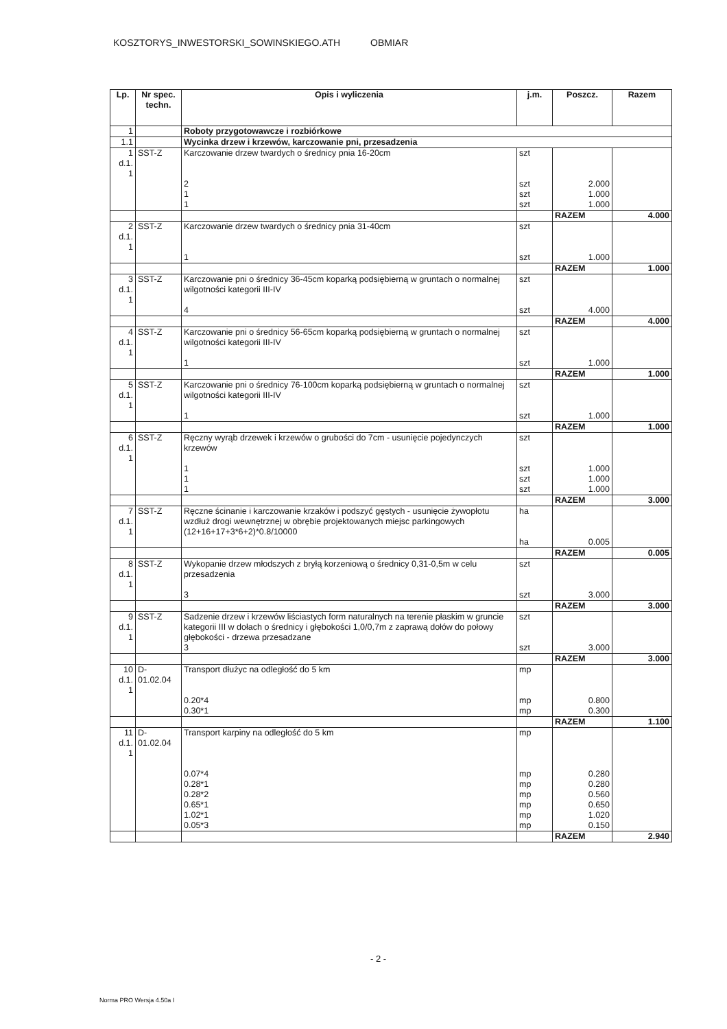KOSZTORYS_INWESTORSKI_SOWINSKIEGO.ATH OBMIAR
| Lp. | Nr spec. techn. | Opis i wyliczenia | j.m. | Poszcz. | Razem |
| --- | --- | --- | --- | --- | --- |
| 1 | | Roboty przygotowawcze i rozbiórkowe | | | |
| 1.1 | | Wycinka drzew i krzewów, karczowanie pni, przesadzenia | | | |
| 1 d.1. 1 | SST-Z | Karczowanie drzew twardych o średnicy pnia 16-20cm 2 1 1 | szt szt szt szt | 2.000 1.000 1.000 | |
| | | | | RAZEM | 4.000 |
| 2 d.1. 1 | SST-Z | Karczowanie drzew twardych o średnicy pnia 31-40cm 1 | szt szt | 1.000 | |
| | | | | RAZEM | 1.000 |
| 3 d.1. 1 | SST-Z | Karczowanie pni o średnicy 36-45cm koparką podsiębierną w gruntach o normalnej wilgotności kategorii III-IV 4 | szt szt | 4.000 | |
| | | | | RAZEM | 4.000 |
| 4 d.1. 1 | SST-Z | Karczowanie pni o średnicy 56-65cm koparką podsiębierną w gruntach o normalnej wilgotności kategorii III-IV 1 | szt szt | 1.000 | |
| | | | | RAZEM | 1.000 |
| 5 d.1. 1 | SST-Z | Karczowanie pni o średnicy 76-100cm koparką podsiębierną w gruntach o normalnej wilgotności kategorii III-IV 1 | szt szt | 1.000 | |
| | | | | RAZEM | 1.000 |
| 6 d.1. 1 | SST-Z | Ręczny wyrąb drzewek i krzewów o grubości do 7cm - usunięcie pojedynczych krzewów 1 1 1 | szt szt szt szt | 1.000 1.000 1.000 | |
| | | | | RAZEM | 3.000 |
| 7 d.1. 1 | SST-Z | Ręczne ścinanie i karczowanie krzaków i podszyć gęstych - usunięcie żywopłotu wzdłuż drogi wewnętrznej w obrębie projektowanych miejsc parkingowych (12+16+17+3*6+2)*0.8/10000 | ha ha | 0.005 | |
| | | | | RAZEM | 0.005 |
| 8 d.1. 1 | SST-Z | Wykopanie drzew młodszych z bryłą korzeniową o średnicy 0,31-0,5m w celu przesadzenia 3 | szt szt | 3.000 | |
| | | | | RAZEM | 3.000 |
| 9 d.1. 1 | SST-Z | Sadzenie drzew i krzewów liściastych form naturalnych na terenie płaskim w gruncie kategorii III w dołach o średnicy i głębokości 1,0/0,7m z zaprawą dołów do połowy głębokości - drzewa przesadzane 3 | szt szt | 3.000 | |
| | | | | RAZEM | 3.000 |
| 10 d.1. 1 | D- 01.02.04 | Transport dłużyc na odległość do 5 km 0.20*4 0.30*1 | mp mp mp | 0.800 0.300 | |
| | | | | RAZEM | 1.100 |
| 11 d.1. 1 | D- 01.02.04 | Transport karpiny na odległość do 5 km 0.07*4 0.28*1 0.28*2 0.65*1 1.02*1 0.05*3 | mp mp mp mp mp mp mp | 0.280 0.280 0.560 0.650 1.020 0.150 | |
| | | | | RAZEM | 2.940 |
- 2 -
Norma PRO Wersja 4.50a I